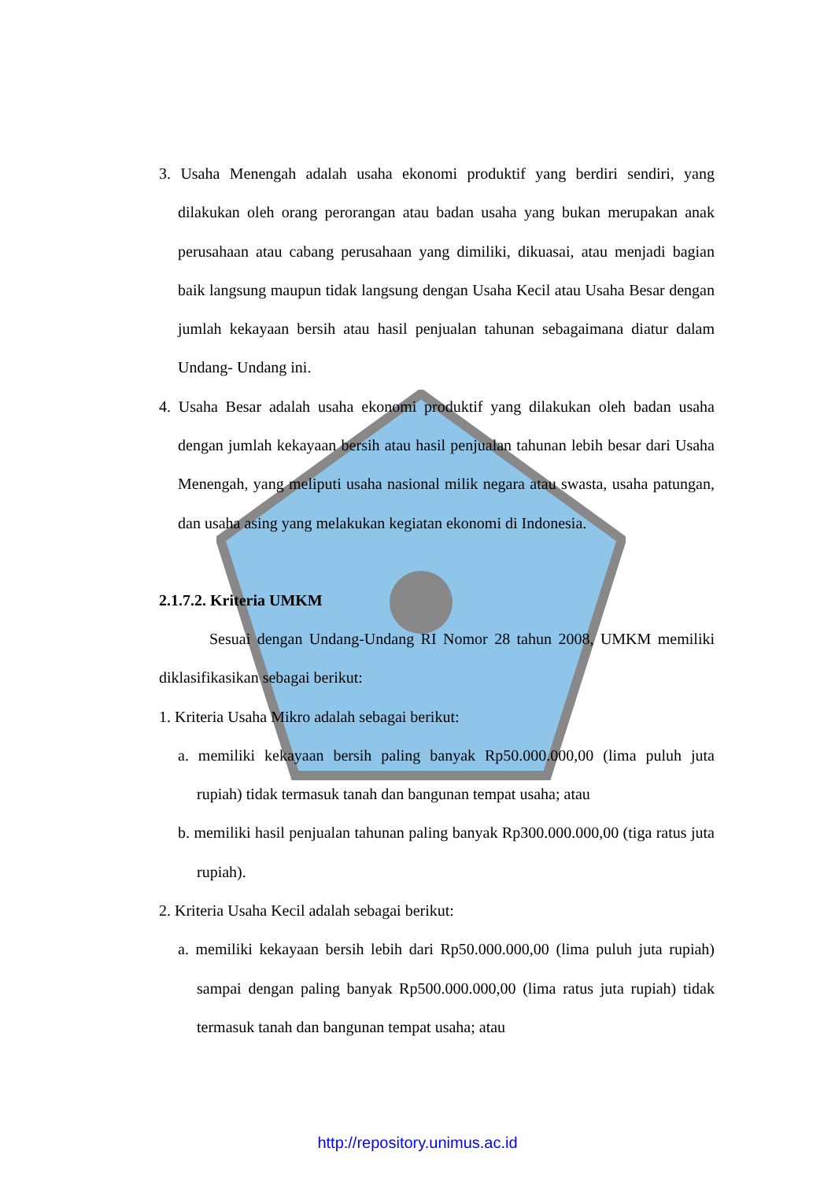3. Usaha Menengah adalah usaha ekonomi produktif yang berdiri sendiri, yang dilakukan oleh orang perorangan atau badan usaha yang bukan merupakan anak perusahaan atau cabang perusahaan yang dimiliki, dikuasai, atau menjadi bagian baik langsung maupun tidak langsung dengan Usaha Kecil atau Usaha Besar dengan jumlah kekayaan bersih atau hasil penjualan tahunan sebagaimana diatur dalam Undang- Undang ini.
4. Usaha Besar adalah usaha ekonomi produktif yang dilakukan oleh badan usaha dengan jumlah kekayaan bersih atau hasil penjualan tahunan lebih besar dari Usaha Menengah, yang meliputi usaha nasional milik negara atau swasta, usaha patungan, dan usaha asing yang melakukan kegiatan ekonomi di Indonesia.
2.1.7.2. Kriteria UMKM
Sesuai dengan Undang-Undang RI Nomor 28 tahun 2008, UMKM memiliki diklasifikasikan sebagai berikut:
1. Kriteria Usaha Mikro adalah sebagai berikut:
a. memiliki kekayaan bersih paling banyak Rp50.000.000,00 (lima puluh juta rupiah) tidak termasuk tanah dan bangunan tempat usaha; atau
b. memiliki hasil penjualan tahunan paling banyak Rp300.000.000,00 (tiga ratus juta rupiah).
2. Kriteria Usaha Kecil adalah sebagai berikut:
a. memiliki kekayaan bersih lebih dari Rp50.000.000,00 (lima puluh juta rupiah) sampai dengan paling banyak Rp500.000.000,00 (lima ratus juta rupiah) tidak termasuk tanah dan bangunan tempat usaha; atau
http://repository.unimus.ac.id